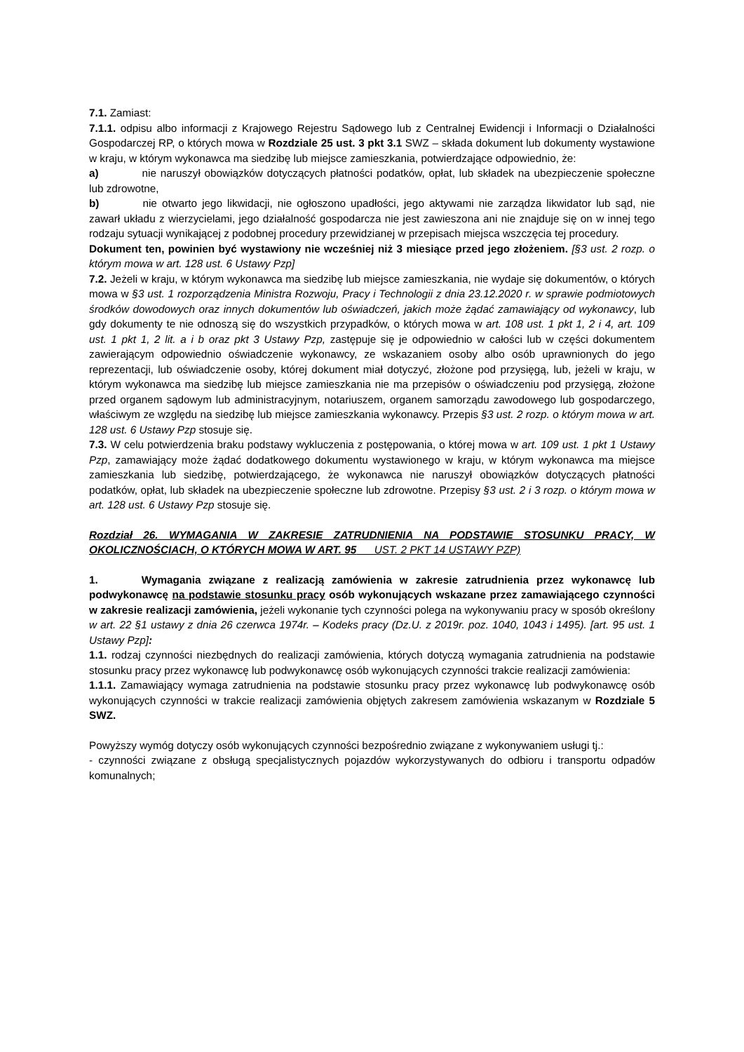7.1. Zamiast:
7.1.1. odpisu albo informacji z Krajowego Rejestru Sądowego lub z Centralnej Ewidencji i Informacji o Działalności Gospodarczej RP, o których mowa w Rozdziale 25 ust. 3 pkt 3.1 SWZ – składa dokument lub dokumenty wystawione w kraju, w którym wykonawca ma siedzibę lub miejsce zamieszkania, potwierdzające odpowiednio, że:
a) nie naruszył obowiązków dotyczących płatności podatków, opłat, lub składek na ubezpieczenie społeczne lub zdrowotne,
b) nie otwarto jego likwidacji, nie ogłoszono upadłości, jego aktywami nie zarządza likwidator lub sąd, nie zawarł układu z wierzycielami, jego działalność gospodarcza nie jest zawieszona ani nie znajduje się on w innej tego rodzaju sytuacji wynikającej z podobnej procedury przewidzianej w przepisach miejsca wszczęcia tej procedury.
Dokument ten, powinien być wystawiony nie wcześniej niż 3 miesiące przed jego złożeniem. [§3 ust. 2 rozp. o którym mowa w art. 128 ust. 6 Ustawy Pzp]
7.2. Jeżeli w kraju, w którym wykonawca ma siedzibę lub miejsce zamieszkania, nie wydaje się dokumentów, o których mowa w §3 ust. 1 rozporządzenia Ministra Rozwoju, Pracy i Technologii z dnia 23.12.2020 r. w sprawie podmiotowych środków dowodowych oraz innych dokumentów lub oświadczeń, jakich może żądać zamawiający od wykonawcy, lub gdy dokumenty te nie odnoszą się do wszystkich przypadków, o których mowa w art. 108 ust. 1 pkt 1, 2 i 4, art. 109 ust. 1 pkt 1, 2 lit. a i b oraz pkt 3 Ustawy Pzp, zastępuje się je odpowiednio w całości lub w części dokumentem zawierającym odpowiednio oświadczenie wykonawcy, ze wskazaniem osoby albo osób uprawnionych do jego reprezentacji, lub oświadczenie osoby, której dokument miał dotyczyć, złożone pod przysięgą, lub, jeżeli w kraju, w którym wykonawca ma siedzibę lub miejsce zamieszkania nie ma przepisów o oświadczeniu pod przysięgą, złożone przed organem sądowym lub administracyjnym, notariuszem, organem samorządu zawodowego lub gospodarczego, właściwym ze względu na siedzibę lub miejsce zamieszkania wykonawcy. Przepis §3 ust. 2 rozp. o którym mowa w art. 128 ust. 6 Ustawy Pzp stosuje się.
7.3. W celu potwierdzenia braku podstawy wykluczenia z postępowania, o której mowa w art. 109 ust. 1 pkt 1 Ustawy Pzp, zamawiający może żądać dodatkowego dokumentu wystawionego w kraju, w którym wykonawca ma miejsce zamieszkania lub siedzibę, potwierdzającego, że wykonawca nie naruszył obowiązków dotyczących płatności podatków, opłat, lub składek na ubezpieczenie społeczne lub zdrowotne. Przepisy §3 ust. 2 i 3 rozp. o którym mowa w art. 128 ust. 6 Ustawy Pzp stosuje się.
Rozdział 26. WYMAGANIA W ZAKRESIE ZATRUDNIENIA NA PODSTAWIE STOSUNKU PRACY, W OKOLICZNOŚCIACH, O KTÓRYCH MOWA W ART. 95 UST. 2 PKT 14 USTAWY PZP)
1. Wymagania związane z realizacją zamówienia w zakresie zatrudnienia przez wykonawcę lub podwykonawcę na podstawie stosunku pracy osób wykonujących wskazane przez zamawiającego czynności w zakresie realizacji zamówienia, jeżeli wykonanie tych czynności polega na wykonywaniu pracy w sposób określony w art. 22 §1 ustawy z dnia 26 czerwca 1974r. – Kodeks pracy (Dz.U. z 2019r. poz. 1040, 1043 i 1495). [art. 95 ust. 1 Ustawy Pzp]:
1.1. rodzaj czynności niezbędnych do realizacji zamówienia, których dotyczą wymagania zatrudnienia na podstawie stosunku pracy przez wykonawcę lub podwykonawcę osób wykonujących czynności trakcie realizacji zamówienia:
1.1.1. Zamawiający wymaga zatrudnienia na podstawie stosunku pracy przez wykonawcę lub podwykonawcę osób wykonujących czynności w trakcie realizacji zamówienia objętych zakresem zamówienia wskazanym w Rozdziale 5 SWZ.
Powyższy wymóg dotyczy osób wykonujących czynności bezpośrednio związane z wykonywaniem usługi tj.:
- czynności związane z obsługą specjalistycznych pojazdów wykorzystywanych do odbioru i transportu odpadów komunalnych;